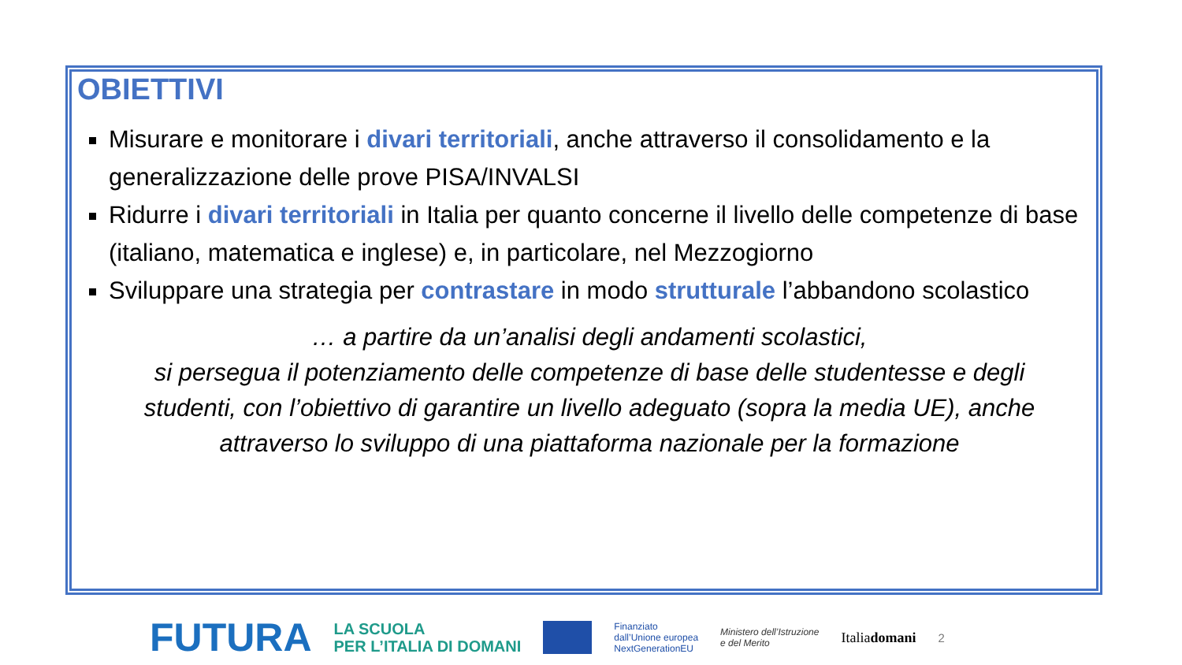OBIETTIVI
Misurare e monitorare i divari territoriali, anche attraverso il consolidamento e la generalizzazione delle prove PISA/INVALSI
Ridurre i divari territoriali in Italia per quanto concerne il livello delle competenze di base (italiano, matematica e inglese) e, in particolare, nel Mezzogiorno
Sviluppare una strategia per contrastare in modo strutturale l’abbandono scolastico
… a partire da un’analisi degli andamenti scolastici,
si persegua il potenziamento delle competenze di base delle studentesse e degli studenti, con l’obiettivo di garantire un livello adeguato (sopra la media UE), anche attraverso lo sviluppo di una piattaforma nazionale per la formazione
FUTURA LA SCUOLA
PER L’ITALIA DI DOMANI Finanziato
dall’Unione europea
NextGenerationEU Ministero dell’Istruzione
e del Merito Italiadomani 2